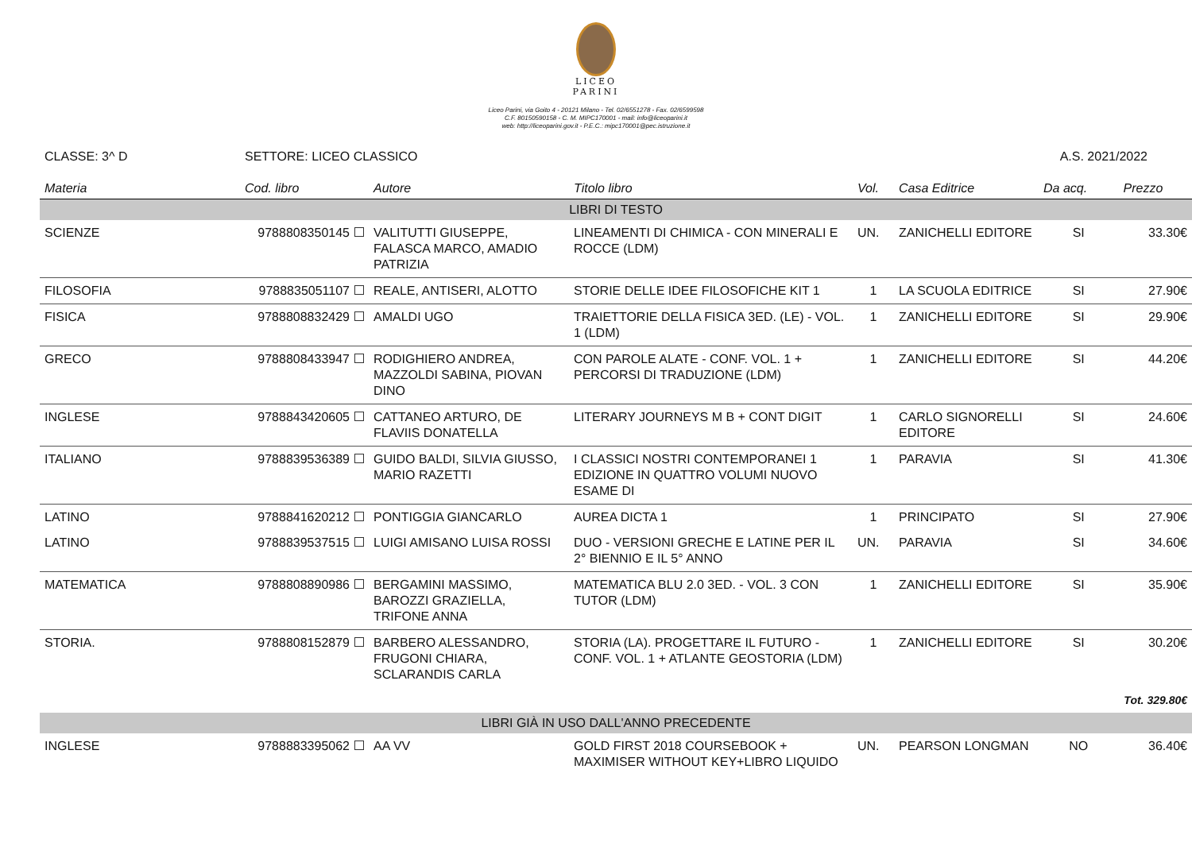LICEO
PARINI
Liceo Parini, via Goito 4 - 20121 Milano - Tel. 02/6551278 - Fax. 02/6599598
C.F. 80150590158 - C. M. MIPC170001 - mail: info@liceoparini.it
web: http://liceoparini.gov.it - P.E.C.: mipc170001@pec.istruzione.it
CLASSE: 3^ D SETTORE: LICEO CLASSICO A.S. 2021/2022
| Materia | Cod. libro | Autore | Titolo libro | Vol. | Casa Editrice | Da acq. | Prezzo |
| --- | --- | --- | --- | --- | --- | --- | --- |
| LIBRI DI TESTO | | | | | | | |
| SCIENZE | 9788808350145 | VALITUTTI GIUSEPPE, FALASCA MARCO, AMADIO PATRIZIA | LINEAMENTI DI CHIMICA - CON MINERALI E ROCCE (LDM) | UN. | ZANICHELLI EDITORE | SI | 33.30€ |
| FILOSOFIA | 9788835051107 | REALE, ANTISERI, ALOTTO | STORIE DELLE IDEE FILOSOFICHE KIT 1 | 1 | LA SCUOLA EDITRICE | SI | 27.90€ |
| FISICA | 9788808832429 | AMALDI UGO | TRAIETTORIE DELLA FISICA 3ED. (LE) - VOL. 1 (LDM) | 1 | ZANICHELLI EDITORE | SI | 29.90€ |
| GRECO | 9788808433947 | RODIGHIERO ANDREA, MAZZOLDI SABINA, PIOVAN DINO | CON PAROLE ALATE - CONF. VOL. 1 + PERCORSI DI TRADUZIONE (LDM) | 1 | ZANICHELLI EDITORE | SI | 44.20€ |
| INGLESE | 9788843420605 | CATTANEO ARTURO, DE FLAVIIS DONATELLA | LITERARY JOURNEYS M B + CONT DIGIT | 1 | CARLO SIGNORELLI EDITORE | SI | 24.60€ |
| ITALIANO | 9788839536389 | GUIDO BALDI, SILVIA GIUSSO, MARIO RAZETTI | I CLASSICI NOSTRI CONTEMPORANEI 1 EDIZIONE IN QUATTRO VOLUMI NUOVO ESAME DI | 1 | PARAVIA | SI | 41.30€ |
| LATINO | 9788841620212 | PONTIGGIA GIANCARLO | AUREA DICTA 1 | 1 | PRINCIPATO | SI | 27.90€ |
| LATINO | 9788839537515 | LUIGI AMISANO LUISA ROSSI | DUO - VERSIONI GRECHE E LATINE PER IL 2° BIENNIO E IL 5° ANNO | UN. | PARAVIA | SI | 34.60€ |
| MATEMATICA | 9788808890986 | BERGAMINI MASSIMO, BAROZZI GRAZIELLA, TRIFONE ANNA | MATEMATICA BLU 2.0 3ED. - VOL. 3 CON TUTOR (LDM) | 1 | ZANICHELLI EDITORE | SI | 35.90€ |
| STORIA. | 9788808152879 | BARBERO ALESSANDRO, FRUGONI CHIARA, SCLARANDIS CARLA | STORIA (LA). PROGETTARE IL FUTURO - CONF. VOL. 1 + ATLANTE GEOSTORIA (LDM) | 1 | ZANICHELLI EDITORE | SI | 30.20€ |
| Tot. 329.80€ | | | | | | | |
| LIBRI GIÀ IN USO DALL'ANNO PRECEDENTE | | | | | | | |
| INGLESE | 9788883395062 | AA VV | GOLD FIRST 2018 COURSEBOOK + MAXIMISER WITHOUT KEY+LIBRO LIQUIDO | UN. | PEARSON LONGMAN | NO | 36.40€ |